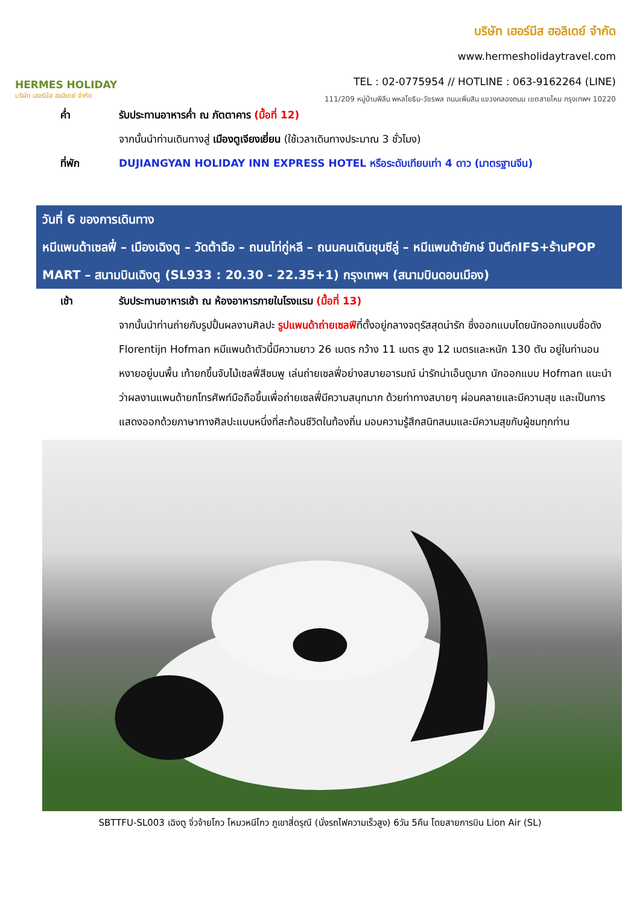HERMES HOLIDAY
บริษัท เฮอร์มีส ฮอลิเดย์ จำกัด
บริษัท เฮอร์มีส ฮอลิเดย์ จำกัด
www.hermesholidaytravel.com
TEL : 02-0775954 // HOTLINE : 063-9162264 (LINE)
111/209 หมู่บ้านพีลีน พหลโยธิน-วัชรพล ถนนเพิ่มสิน แขวงคลองถนน เขตสายไหม กรุงเทพฯ 10220
ค่ำ รับประทานอาหารค่ำ ณ ภัตตาคาร (มื้อที่ 12)
จากนั้นนำท่านเดินทางสู่ เมืองตูเจียงเยี่ยน (ใช้เวลาเดินทางประมาณ 3 ชั่วโมง)
ที่พัก DUJIANGYAN HOLIDAY INN EXPRESS HOTEL หรือระดับเทียบเท่า 4 ดาว (มาตรฐานจีน)
วันที่ 6 ของการเดินทาง
หมีแพนด้าเซลฟี่ – เมืองเฉิงตู – วัดต้าฉือ – ถนนไท่กู่หลี – ถนนคนเดินชุนซีลู่ – หมีแพนด้ายักษ์ ปีนตึกIFS+ร้านPOP MART – สนามบินเฉิงตู (SL933 : 20.30 - 22.35+1) กรุงเทพฯ (สนามบินดอนเมือง)
เช้า รับประทานอาหารเช้า ณ ห้องอาหารภายในโรงแรม (มื้อที่ 13)
จากนั้นนำท่านถ่ายกับรูปปั้นผลงานศิลปะ รูปแพนด้าถ่ายเซลฟีที่ตั้งอยู่กลางจตุรัสสุดน่ารัก ซึ่งออกแบบโดยนักออกแบบชื่อดัง Florentijn Hofman หมีแพนด้าตัวนี้มีความยาว 26 เมตร กว้าง 11 เมตร สูง 12 เมตรและหนัก 130 ตัน อยู่ในท่านอนหงายอยู่บนพื้น เท้ายกขึ้นจับไม้เซลฟี่สีชมพู เล่นถ่ายเซลฟี่อย่างสบายอารมณ์ น่ารักน่าเอ็นดูมาก นักออกแบบ Hofman แนะนำว่าผลงานแพนด้ายกโทรศัพท์มือถือขึ้นเพื่อถ่ายเซลฟี่มีความสนุกมาก ด้วยท่าทางสบายๆ ผ่อนคลายและมีความสุข และเป็นการแสดงออกด้วยภาษาทางศิลปะแบบหนึ่งที่สะท้อนชีวิตในท้องถิ่น มอบความรู้สึกสนิทสนมและมีความสุขกับผู้ชมทุกท่าน
SBTTFU-SL003 เฉิงตู จิ่วจ้ายโกว โหมวหนีโกว ภูเขาสี่ดรุณี (นั่งรถไฟความเร็วสูง) 6วัน 5คืน โดยสายการบิน Lion Air (SL)